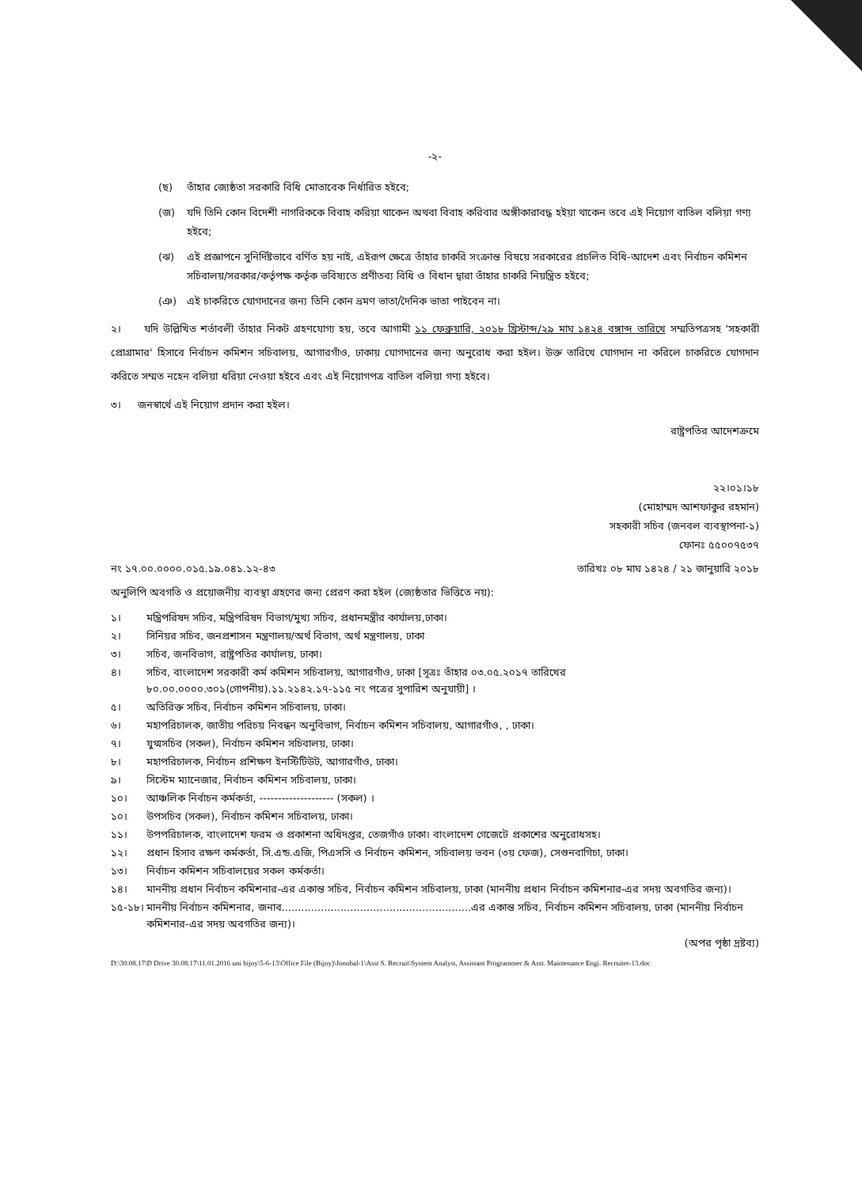-২-
(ছ) তাঁহার জ্যেষ্ঠতা সরকারি বিধি মোতাবেক নির্ধারিত হইবে;
(জ) যদি তিনি কোন বিদেশী নাগরিককে বিবাহ করিয়া থাকেন অথবা বিবাহ করিবার অঙ্গীকারাবদ্ধ হইয়া থাকেন তবে এই নিয়োগ বাতিল বলিয়া গণ্য হইবে;
(ঝ) এই প্রজ্ঞাপনে সুনির্দিষ্টভাবে বর্ণিত হয় নাই, এইরূপ ক্ষেত্রে তাঁহার চাকরি সংক্রান্ত বিষয়ে সরকারের প্রচলিত বিধি-আদেশ এবং নির্বাচন কমিশন সচিবালয়/সরকার/কর্তৃপক্ষ কর্তৃক ভবিষ্যতে প্রণীতব্য বিধি ও বিধান দ্বারা তাঁহার চাকরি নিয়ন্ত্রিত হইবে;
(ঞ) এই চাকরিতে যোগদানের জন্য তিনি কোন ভ্রমণ ভাতা/দৈনিক ভাতা পাইবেন না।
২। যদি উল্লিখিত শর্তাবলী তাঁহার নিকট গ্রহণযোগ্য হয়, তবে আগামী ১১ ফেব্রুয়ারি, ২০১৮ খ্রিস্টাব্দ/২৯ মাঘ ১৪২৪ বঙ্গাব্দ তারিখে সম্মতিপত্রসহ 'সহকারী প্রোগ্রামার' হিসাবে নির্বাচন কমিশন সচিবালয়, আগারগাঁও, ঢাকায় যোগদানের জন্য অনুরোধ করা হইল। উক্ত তারিখে যোগদান না করিলে চাকরিতে যোগদান করিতে সম্মত নহেন বলিয়া ধরিয়া নেওয়া হইবে এবং এই নিয়োগপত্র বাতিল বলিয়া গণ্য হইবে।
৩। জনস্বার্থে এই নিয়োগ প্রদান করা হইল।
রাষ্ট্রপতির আদেশক্রমে
২২।০১।১৮
(মোহাম্মদ আশফাকুর রহমান)
সহকারী সচিব (জনবল ব্যবস্থাপনা-১)
ফোনঃ ৫৫০০৭৫৩৭
নং ১৭.০০.০০০০.০১৫.১৯.০৪১.১২-৪৩ তারিখঃ ০৮ মাঘ ১৪২৪ / ২১ জানুয়ারি ২০১৮
অনুলিপি অবগতি ও প্রয়োজনীয় ব্যবস্থা গ্রহণের জন্য প্রেরণ করা হইল (জ্যেষ্ঠতার ভিত্তিতে নয়):
১। মন্ত্রিপরিষদ সচিব, মন্ত্রিপরিষদ বিভাগ/মুখ্য সচিব, প্রধানমন্ত্রীর কার্যালয়,ঢাকা।
২। সিনিয়র সচিব, জনপ্রশাসন মন্ত্রণালয়/অর্থ বিভাগ, অর্থ মন্ত্রণালয়, ঢাকা
৩। সচিব, জনবিভাগ, রাষ্ট্রপতির কার্যালয়, ঢাকা।
৪। সচিব, বাংলাদেশ সরকারী কর্ম কমিশন সচিবালয়, আগারগাঁও, ঢাকা [সূত্রঃ তাঁহার ০৩.০৫.২০১৭ তারিখের ৮০.০০.০০০০.৩০১(গোপনীয়).১১.২১৪২.১৭-১১৫ নং পত্রের সুপারিশ অনুযায়ী] ।
৫। অতিরিক্ত সচিব, নির্বাচন কমিশন সচিবালয়, ঢাকা।
৬। মহাপরিচালক, জাতীয় পরিচয় নিবন্ধন অনুবিভাগ, নির্বাচন কমিশন সচিবালয়, আগারগাঁও, , ঢাকা।
৭। যুগ্মসচিব (সকল), নির্বাচন কমিশন সচিবালয়, ঢাকা।
৮। মহাপরিচালক, নির্বাচন প্রশিক্ষণ ইনস্টিটিউট, আগারগাঁও, ঢাকা।
৯। সিস্টেম ম্যানেজার, নির্বাচন কমিশন সচিবালয়, ঢাকা।
১০। আঞ্চলিক নির্বাচন কর্মকর্তা, -------------------- (সকল) ।
১০। উপসচিব (সকল), নির্বাচন কমিশন সচিবালয়, ঢাকা।
১১। উপপরিচালক, বাংলাদেশ ফরম ও প্রকাশনা অধিদপ্তর, তেজগাঁও ঢাকা। বাংলাদেশ গেজেটে প্রকাশের অনুরোধসহ।
১২। প্রধান হিসাব রক্ষণ কর্মকর্তা, সি.এন্ড.এজি, পিএসসি ও নির্বাচন কমিশন, সচিবালয় ভবন (৩য় ফেজ), সেগুনবাগিচা, ঢাকা।
১৩। নির্বাচন কমিশন সচিবালয়ের সকল কর্মকর্তা।
১৪। মাননীয় প্রধান নির্বাচন কমিশনার-এর একান্ত সচিব, নির্বাচন কমিশন সচিবালয়, ঢাকা (মাননীয় প্রধান নির্বাচন কমিশনার-এর সদয় অবগতির জন্য)।
১৫-১৮। মাননীয় নির্বাচন কমিশনার, জনাব..........................................................এর একান্ত সচিব, নির্বাচন কমিশন সচিবালয়, ঢাকা (মাননীয় নির্বাচন কমিশনার-এর সদয় অবগতির জন্য)।
(অপর পৃষ্ঠা দ্রষ্টব্য)
D:\30.08.17\D Drive 30.08.17\11.01.2016 uni bijoy\5-6-13\Office File (Bijoy)\Jonobal-1\Asst S. Recruit\System Analyst, Assistant Programmer & Asst. Maintenance Engi. Recruitet-13.doc